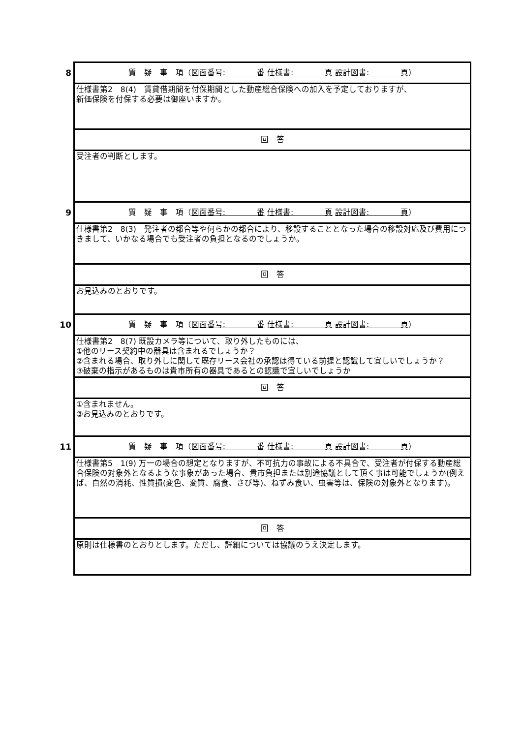| 8 | 質 疑 事 項（ 図面番号: 番 仕様書: 頁 設計図書: 頁 ） |
| | 仕様書第2 8(4) 賃貸借期間を付保期間とした動産総合保険への加入を予定しておりますが、 新価保険を付保する必要は御座いますか。 |
| | 回 答 |
| | 受注者の判断とします。 |
| 9 | 質 疑 事 項（ 図面番号: 番 仕様書: 頁 設計図書: 頁 ） |
| | 仕様書第2 8(3) 発注者の都合等や何らかの都合により、移設することとなった場合の移設対応及び費用につきまして、いかなる場合でも受注者の負担となるのでしょうか。 |
| | 回 答 |
| | お見込みのとおりです。 |
| 10 | 質 疑 事 項（ 図面番号: 番 仕様書: 頁 設計図書: 頁 ） |
| | 仕様書第2 8(7) 既設カメラ等について、取り外したものには、 ①他のリース契約中の器具は含まれるでしょうか？ ②含まれる場合、取り外しに関して既存リース会社の承認は得ている前提と認識して宜しいでしょうか？ ③破棄の指示があるものは貴市所有の器具であるとの認識で宜しいでしょうか |
| | 回 答 |
| | ①含まれません。 ③お見込みのとおりです。 |
| 11 | 質 疑 事 項（ 図面番号: 番 仕様書: 頁 設計図書: 頁 ） |
| | 仕様書第5 1(9) 万一の場合の想定となりますが、不可抗力の事故による不具合で、受注者が付保する動産総合保険の対象外となるような事象があった場合、貴市負担または別途協議として頂く事は可能でしょうか(例えば、自然の消耗、性質損(変色、変質、腐食、さび等)、ねずみ食い、虫害等は、保険の対象外となります)。 |
| | 回 答 |
| | 原則は仕様書のとおりとします。ただし、詳細については協議のうえ決定します。 |